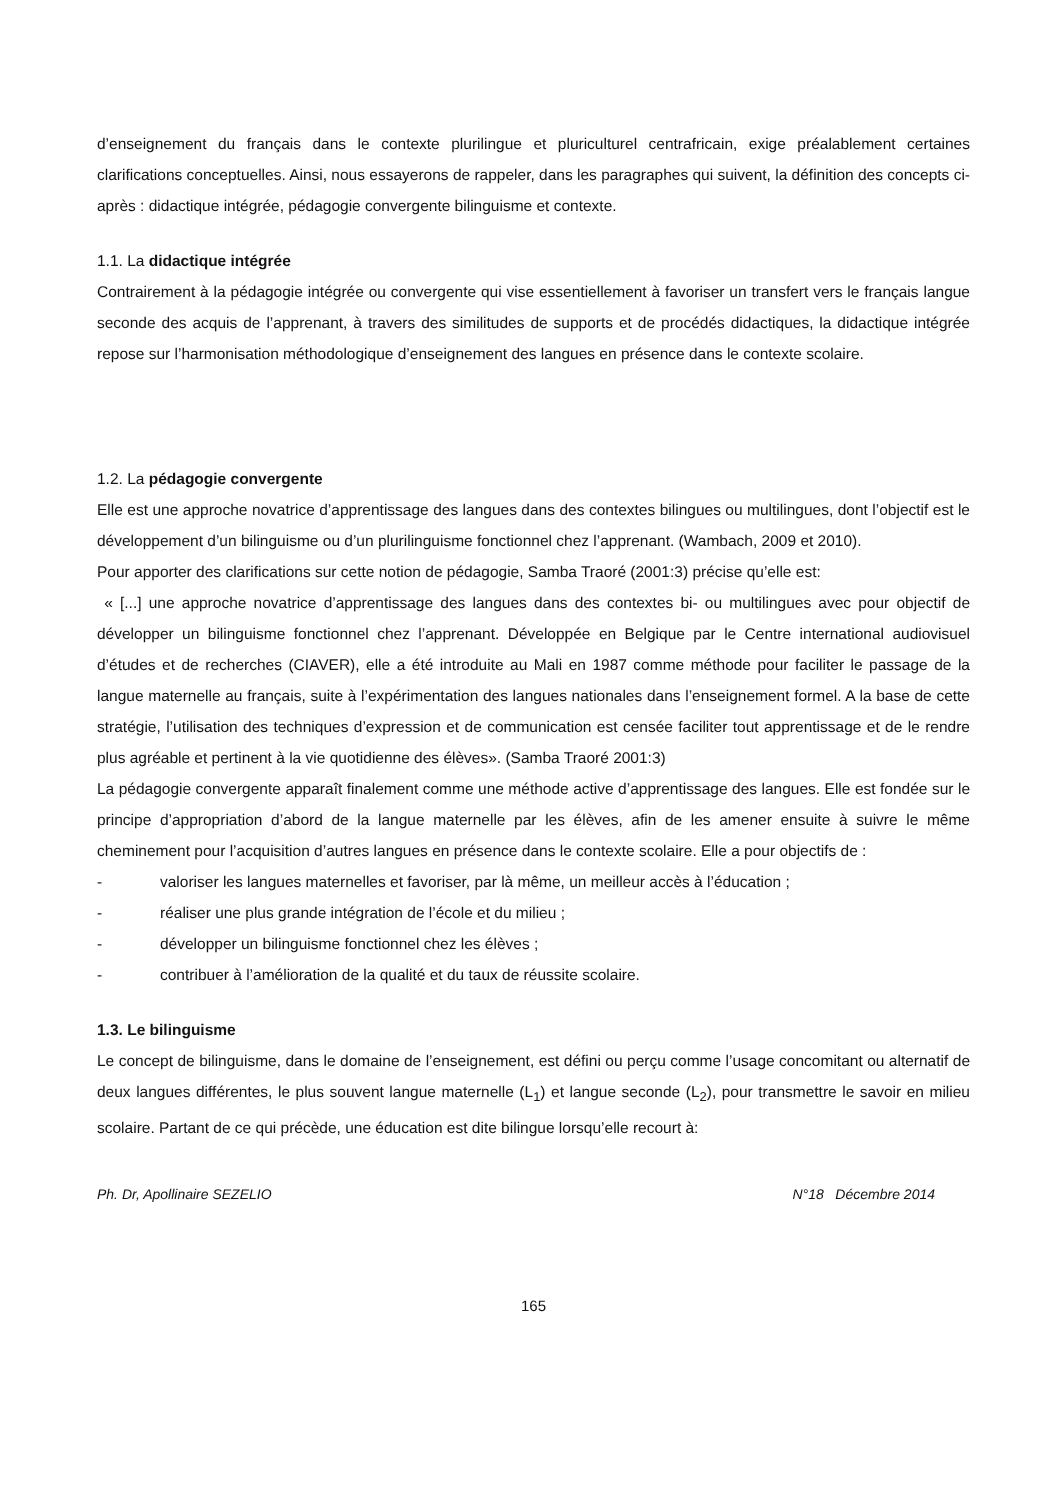d’enseignement du français dans le contexte plurilingue et pluriculturel centrafricain, exige préalablement certaines clarifications conceptuelles. Ainsi, nous essayerons de rappeler, dans les paragraphes qui suivent, la définition des concepts ci-après : didactique intégrée, pédagogie convergente bilinguisme et contexte.
1.1. La didactique intégrée
Contrairement à la pédagogie intégrée ou convergente qui vise essentiellement à favoriser un transfert vers le français langue seconde des acquis de l’apprenant, à travers des similitudes de supports et de procédés didactiques, la didactique intégrée repose sur l’harmonisation méthodologique d’enseignement des langues en présence dans le contexte scolaire.
1.2. La pédagogie convergente
Elle est une approche novatrice d’apprentissage des langues dans des contextes bilingues ou multilingues, dont l’objectif est le développement d’un bilinguisme ou d’un plurilinguisme fonctionnel chez l’apprenant. (Wambach, 2009 et 2010).
Pour apporter des clarifications sur cette notion de pédagogie, Samba Traoré (2001:3) précise qu’elle est:
« [...] une approche novatrice d’apprentissage des langues dans des contextes bi- ou multilingues avec pour objectif de développer un bilinguisme fonctionnel chez l’apprenant. Développée en Belgique par le Centre international audiovisuel d’études et de recherches (CIAVER), elle a été introduite au Mali en 1987 comme méthode pour faciliter le passage de la langue maternelle au français, suite à l’expérimentation des langues nationales dans l’enseignement formel. A la base de cette stratégie, l’utilisation des techniques d’expression et de communication est censée faciliter tout apprentissage et de le rendre plus agréable et pertinent à la vie quotidienne des élèves». (Samba Traoré 2001:3)
La pédagogie convergente apparaît finalement comme une méthode active d’apprentissage des langues. Elle est fondée sur le principe d’appropriation d’abord de la langue maternelle par les élèves, afin de les amener ensuite à suivre le même cheminement pour l’acquisition d’autres langues en présence dans le contexte scolaire. Elle a pour objectifs de :
- valoriser les langues maternelles et favoriser, par là même, un meilleur accès à l’éducation ;
- réaliser une plus grande intégration de l’école et du milieu ;
- développer un bilinguisme fonctionnel chez les élèves ;
- contribuer à l’amélioration de la qualité et du taux de réussite scolaire.
1.3. Le bilinguisme
Le concept de bilinguisme, dans le domaine de l’enseignement, est défini ou perçu comme l’usage concomitant ou alternatif de deux langues différentes, le plus souvent langue maternelle (L<sub>1</sub>) et langue seconde (L<sub>2</sub>), pour transmettre le savoir en milieu scolaire. Partant de ce qui précède, une éducation est dite bilingue lorsqu’elle recourt à:
Ph. Dr, Apollinaire SEZELIO N°18 Décembre 2014
165